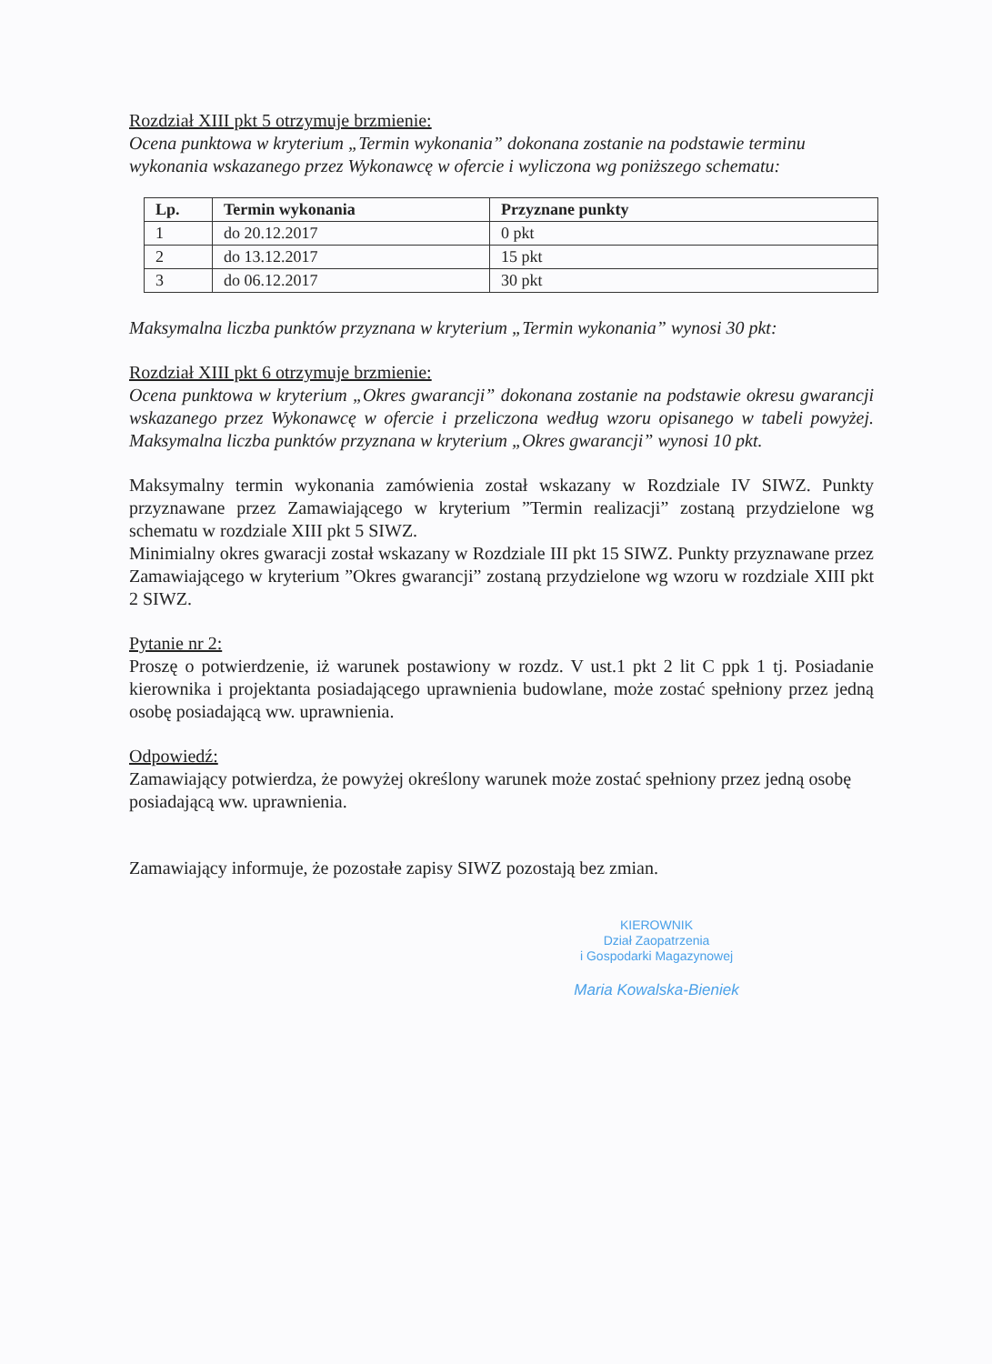Rozdział XIII pkt 5 otrzymuje brzmienie:
Ocena punktowa w kryterium „Termin wykonania” dokonana zostanie na podstawie terminu wykonania wskazanego przez Wykonawcę w ofercie i wyliczona wg poniższego schematu:
| Lp. | Termin wykonania | Przyznane punkty |
| --- | --- | --- |
| 1 | do 20.12.2017 | 0 pkt |
| 2 | do 13.12.2017 | 15 pkt |
| 3 | do 06.12.2017 | 30 pkt |
Maksymalna liczba punktów przyznana w kryterium „Termin wykonania” wynosi 30 pkt:
Rozdział XIII pkt 6 otrzymuje brzmienie:
Ocena punktowa w kryterium „Okres gwarancji” dokonana zostanie na podstawie okresu gwarancji wskazanego przez Wykonawcę w ofercie i przeliczona według wzoru opisanego w tabeli powyżej. Maksymalna liczba punktów przyznana w kryterium „Okres gwarancji” wynosi 10 pkt.
Maksymalny termin wykonania zamówienia został wskazany w Rozdziale IV SIWZ. Punkty przyznawane przez Zamawiającego w kryterium ”Termin realizacji” zostaną przydzielone wg schematu w rozdziale XIII pkt 5 SIWZ.
Minimialny okres gwaracji został wskazany w Rozdziale III pkt 15 SIWZ. Punkty przyznawane przez Zamawiającego w kryterium ”Okres gwarancji” zostaną przydzielone wg wzoru w rozdziale XIII pkt 2 SIWZ.
Pytanie nr 2:
Proszę o potwierdzenie, iż warunek postawiony w rozdz. V ust.1 pkt 2 lit C ppk 1 tj. Posiadanie kierownika i projektanta posiadającego uprawnienia budowlane, może zostać spełniony przez jedną osobę posiadającą ww. uprawnienia.
Odpowiedź:
Zamawiający potwierdza, że powyżej określony warunek może zostać spełniony przez jedną osobę posiadającą ww. uprawnienia.
Zamawiający informuje, że pozostałe zapisy SIWZ pozostają bez zmian.
KIEROWNIK
Dział Zaopatrzenia
i Gospodarki Magazynowej
Maria Kowalska-Bieniek